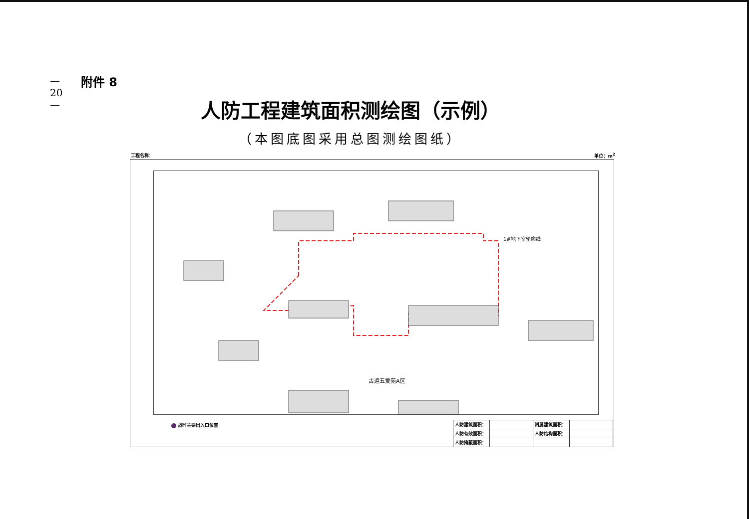— 20 —
附件 8
人防工程建筑面积测绘图（示例）
（本图底图采用总图测绘图纸）
工程名称： 单位：m<sup>2</sup>
古运五爱苑A区
1#地下室轮廓线
战时主要出入口位置
| 人防建筑面积： | | 附属建筑面积： | |
| 人防有效面积： | | 人防结构面积： | |
| 人防掩蔽面积： | | | |